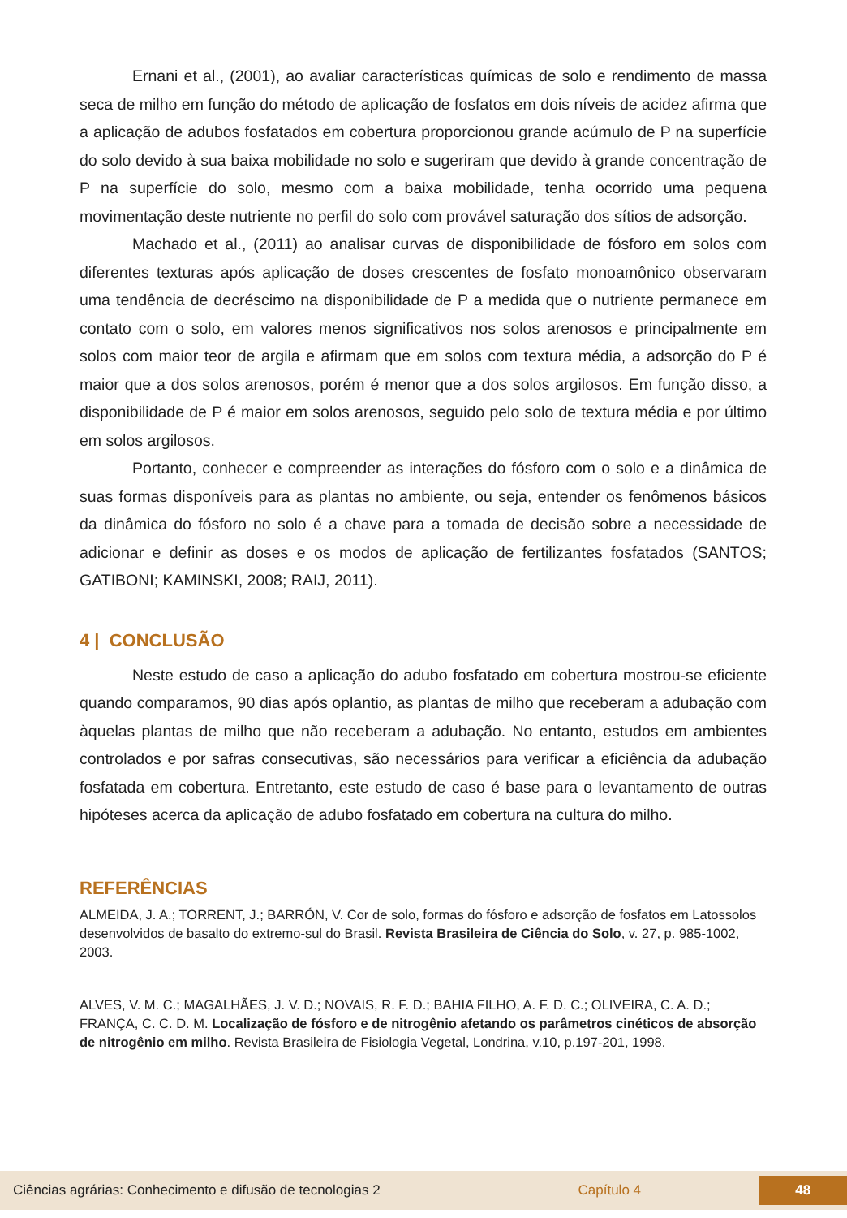Ernani et al., (2001), ao avaliar características químicas de solo e rendimento de massa seca de milho em função do método de aplicação de fosfatos em dois níveis de acidez afirma que a aplicação de adubos fosfatados em cobertura proporcionou grande acúmulo de P na superfície do solo devido à sua baixa mobilidade no solo e sugeriram que devido à grande concentração de P na superfície do solo, mesmo com a baixa mobilidade, tenha ocorrido uma pequena movimentação deste nutriente no perfil do solo com provável saturação dos sítios de adsorção.
Machado et al., (2011) ao analisar curvas de disponibilidade de fósforo em solos com diferentes texturas após aplicação de doses crescentes de fosfato monoamônico observaram uma tendência de decréscimo na disponibilidade de P a medida que o nutriente permanece em contato com o solo, em valores menos significativos nos solos arenosos e principalmente em solos com maior teor de argila e afirmam que em solos com textura média, a adsorção do P é maior que a dos solos arenosos, porém é menor que a dos solos argilosos. Em função disso, a disponibilidade de P é maior em solos arenosos, seguido pelo solo de textura média e por último em solos argilosos.
Portanto, conhecer e compreender as interações do fósforo com o solo e a dinâmica de suas formas disponíveis para as plantas no ambiente, ou seja, entender os fenômenos básicos da dinâmica do fósforo no solo é a chave para a tomada de decisão sobre a necessidade de adicionar e definir as doses e os modos de aplicação de fertilizantes fosfatados (SANTOS; GATIBONI; KAMINSKI, 2008; RAIJ, 2011).
4 | CONCLUSÃO
Neste estudo de caso a aplicação do adubo fosfatado em cobertura mostrou-se eficiente quando comparamos, 90 dias após oplantio, as plantas de milho que receberam a adubação com àquelas plantas de milho que não receberam a adubação. No entanto, estudos em ambientes controlados e por safras consecutivas, são necessários para verificar a eficiência da adubação fosfatada em cobertura. Entretanto, este estudo de caso é base para o levantamento de outras hipóteses acerca da aplicação de adubo fosfatado em cobertura na cultura do milho.
REFERÊNCIAS
ALMEIDA, J. A.; TORRENT, J.; BARRÓN, V. Cor de solo, formas do fósforo e adsorção de fosfatos em Latossolos desenvolvidos de basalto do extremo-sul do Brasil. Revista Brasileira de Ciência do Solo, v. 27, p. 985-1002, 2003.
ALVES, V. M. C.; MAGALHÃES, J. V. D.; NOVAIS, R. F. D.; BAHIA FILHO, A. F. D. C.; OLIVEIRA, C. A. D.; FRANÇA, C. C. D. M. Localização de fósforo e de nitrogênio afetando os parâmetros cinéticos de absorção de nitrogênio em milho. Revista Brasileira de Fisiologia Vegetal, Londrina, v.10, p.197-201, 1998.
Ciências agrárias: Conhecimento e difusão de tecnologias 2 Capítulo 4 48